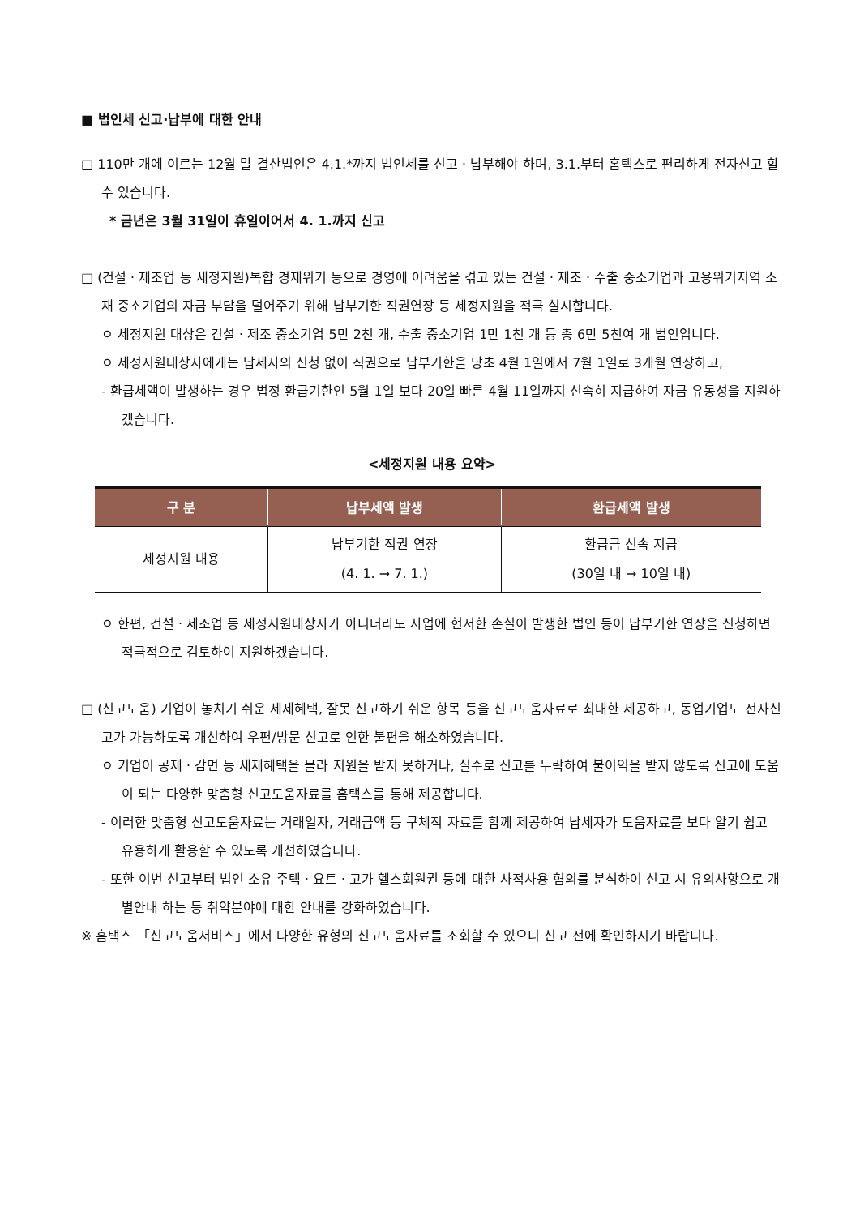■ 법인세 신고·납부에 대한 안내
□ 110만 개에 이르는 12월 말 결산법인은 4.1.*까지 법인세를 신고ㆍ납부해야 하며, 3.1.부터 홈택스로 편리하게 전자신고 할 수 있습니다.
* 금년은 3월 31일이 휴일이어서 4. 1.까지 신고
□ (건설ㆍ제조업 등 세정지원)복합 경제위기 등으로 경영에 어려움을 겪고 있는 건설ㆍ제조ㆍ수출 중소기업과 고용위기지역 소재 중소기업의 자금 부담을 덜어주기 위해 납부기한 직권연장 등 세정지원을 적극 실시합니다.
ㅇ 세정지원 대상은 건설ㆍ제조 중소기업 5만 2천 개, 수출 중소기업 1만 1천 개 등 총 6만 5천여 개 법인입니다.
ㅇ 세정지원대상자에게는 납세자의 신청 없이 직권으로 납부기한을 당초 4월 1일에서 7월 1일로 3개월 연장하고,
- 환급세액이 발생하는 경우 법정 환급기한인 5월 1일 보다 20일 빠른 4월 11일까지 신속히 지급하여 자금 유동성을 지원하겠습니다.
<세정지원 내용 요약>
| 구 분 | 납부세액 발생 | 환급세액 발생 |
| --- | --- | --- |
| 세정지원 내용 | 납부기한 직권 연장 (4. 1. → 7. 1.) | 환급금 신속 지급 (30일 내 → 10일 내) |
ㅇ 한편, 건설ㆍ제조업 등 세정지원대상자가 아니더라도 사업에 현저한 손실이 발생한 법인 등이 납부기한 연장을 신청하면 적극적으로 검토하여 지원하겠습니다.
□ (신고도움) 기업이 놓치기 쉬운 세제혜택, 잘못 신고하기 쉬운 항목 등을 신고도움자료로 최대한 제공하고, 동업기업도 전자신고가 가능하도록 개선하여 우편/방문 신고로 인한 불편을 해소하였습니다.
ㅇ 기업이 공제ㆍ감면 등 세제혜택을 몰라 지원을 받지 못하거나, 실수로 신고를 누락하여 불이익을 받지 않도록 신고에 도움이 되는 다양한 맞춤형 신고도움자료를 홈택스를 통해 제공합니다.
- 이러한 맞춤형 신고도움자료는 거래일자, 거래금액 등 구체적 자료를 함께 제공하여 납세자가 도움자료를 보다 알기 쉽고 유용하게 활용할 수 있도록 개선하였습니다.
- 또한 이번 신고부터 법인 소유 주택ㆍ요트ㆍ고가 헬스회원권 등에 대한 사적사용 혐의를 분석하여 신고 시 유의사항으로 개별안내 하는 등 취약분야에 대한 안내를 강화하였습니다.
※ 홈택스 「신고도움서비스」에서 다양한 유형의 신고도움자료를 조회할 수 있으니 신고 전에 확인하시기 바랍니다.